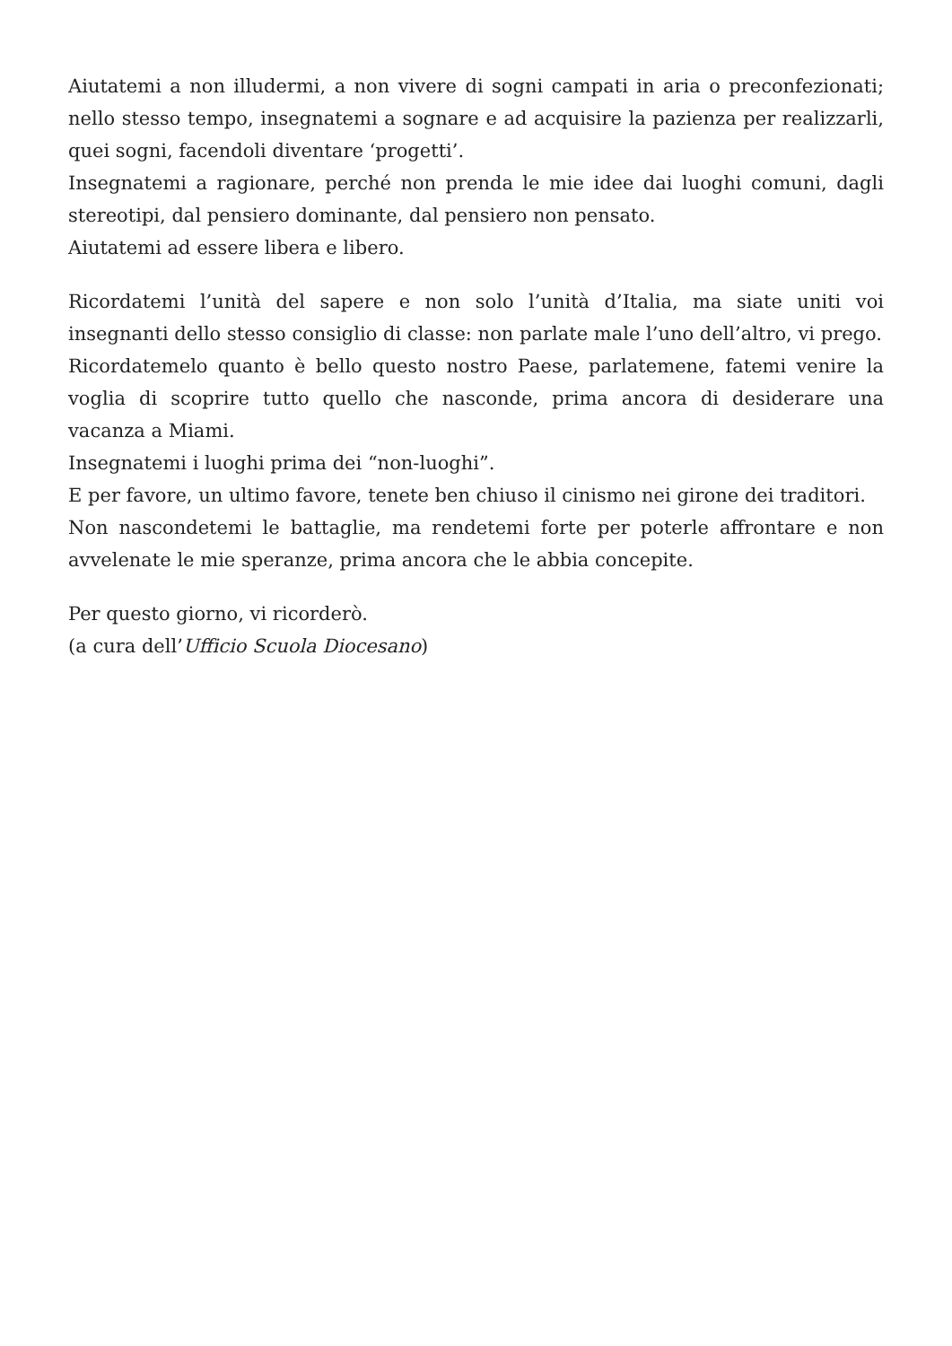Aiutatemi a non illudermi, a non vivere di sogni campati in aria o preconfezionati; nello stesso tempo, insegnatemi a sognare e ad acquisire la pazienza per realizzarli, quei sogni, facendoli diventare ‘progetti’.
Insegnatemi a ragionare, perché non prenda le mie idee dai luoghi comuni, dagli stereotipi, dal pensiero dominante, dal pensiero non pensato.
Aiutatemi ad essere libera e libero.
Ricordatemi l’unità del sapere e non solo l’unità d’Italia, ma siate uniti voi insegnanti dello stesso consiglio di classe: non parlate male l’uno dell’altro, vi prego.
Ricordatemelo quanto è bello questo nostro Paese, parlatemene, fatemi venire la voglia di scoprire tutto quello che nasconde, prima ancora di desiderare una vacanza a Miami.
Insegnatemi i luoghi prima dei “non-luoghi”.
E per favore, un ultimo favore, tenete ben chiuso il cinismo nei girone dei traditori.
Non nascondetemi le battaglie, ma rendetemi forte per poterle affrontare e non avvelenate le mie speranze, prima ancora che le abbia concepite.
Per questo giorno, vi ricorderò.
(a cura dell’Ufficio Scuola Diocesano)